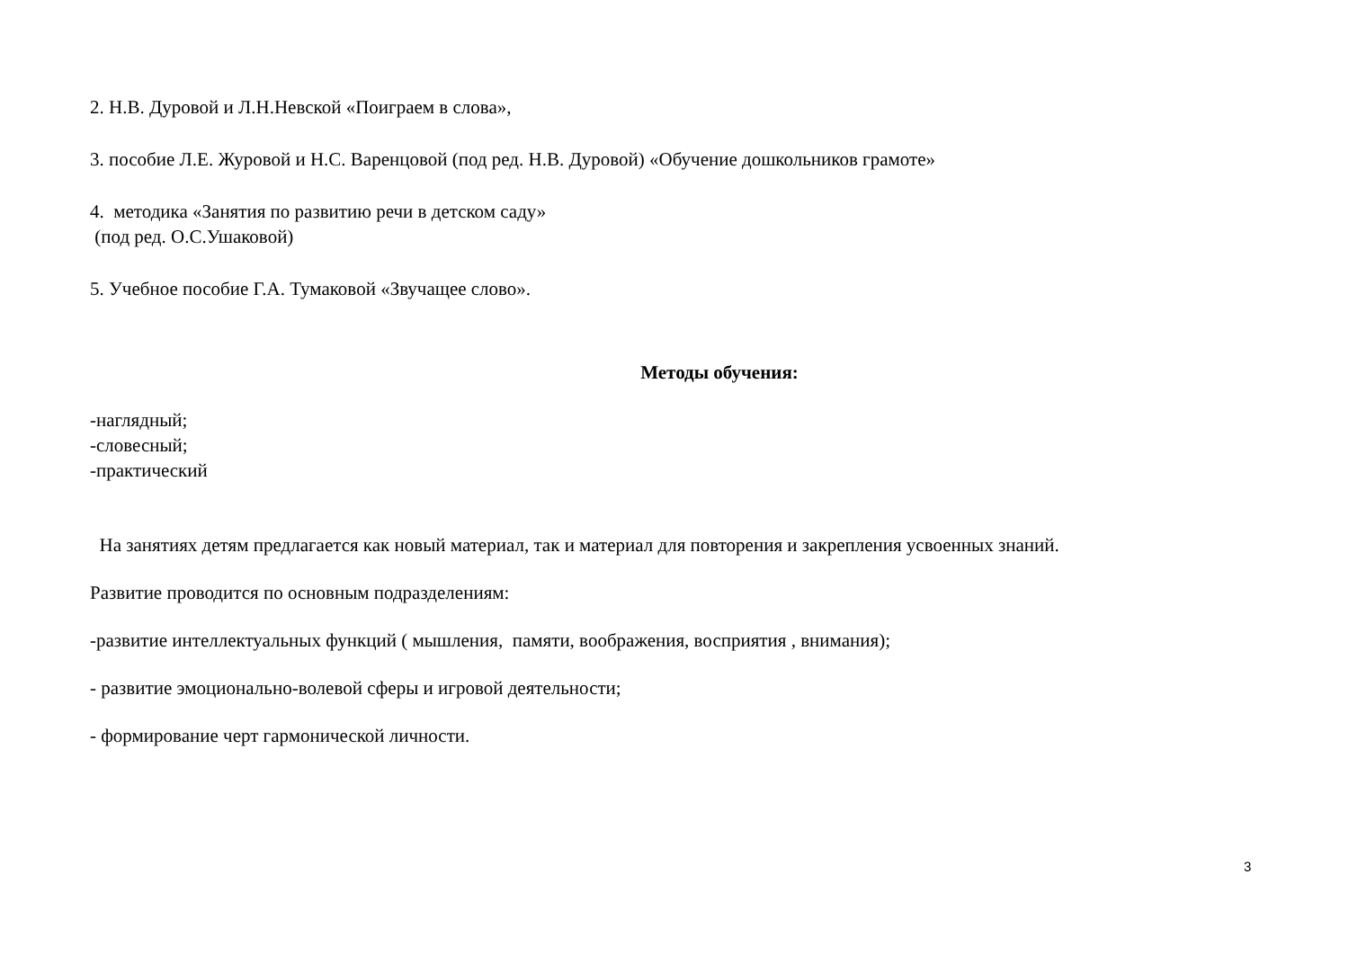2. Н.В. Дуровой и Л.Н.Невской «Поиграем в слова»,
3. пособие Л.Е. Журовой и Н.С. Варенцовой (под ред. Н.В. Дуровой) «Обучение дошкольников грамоте»
4. методика «Занятия по развитию речи в детском саду»
(под ред. О.С.Ушаковой)
5. Учебное пособие Г.А. Тумаковой «Звучащее слово».
Методы обучения:
-наглядный;
-словесный;
-практический
На занятиях детям предлагается как новый материал, так и материал для повторения и закрепления усвоенных знаний.
Развитие проводится по основным подразделениям:
-развитие интеллектуальных функций ( мышления, памяти, воображения, восприятия , внимания);
- развитие эмоционально-волевой сферы и игровой деятельности;
- формирование черт гармонической личности.
3